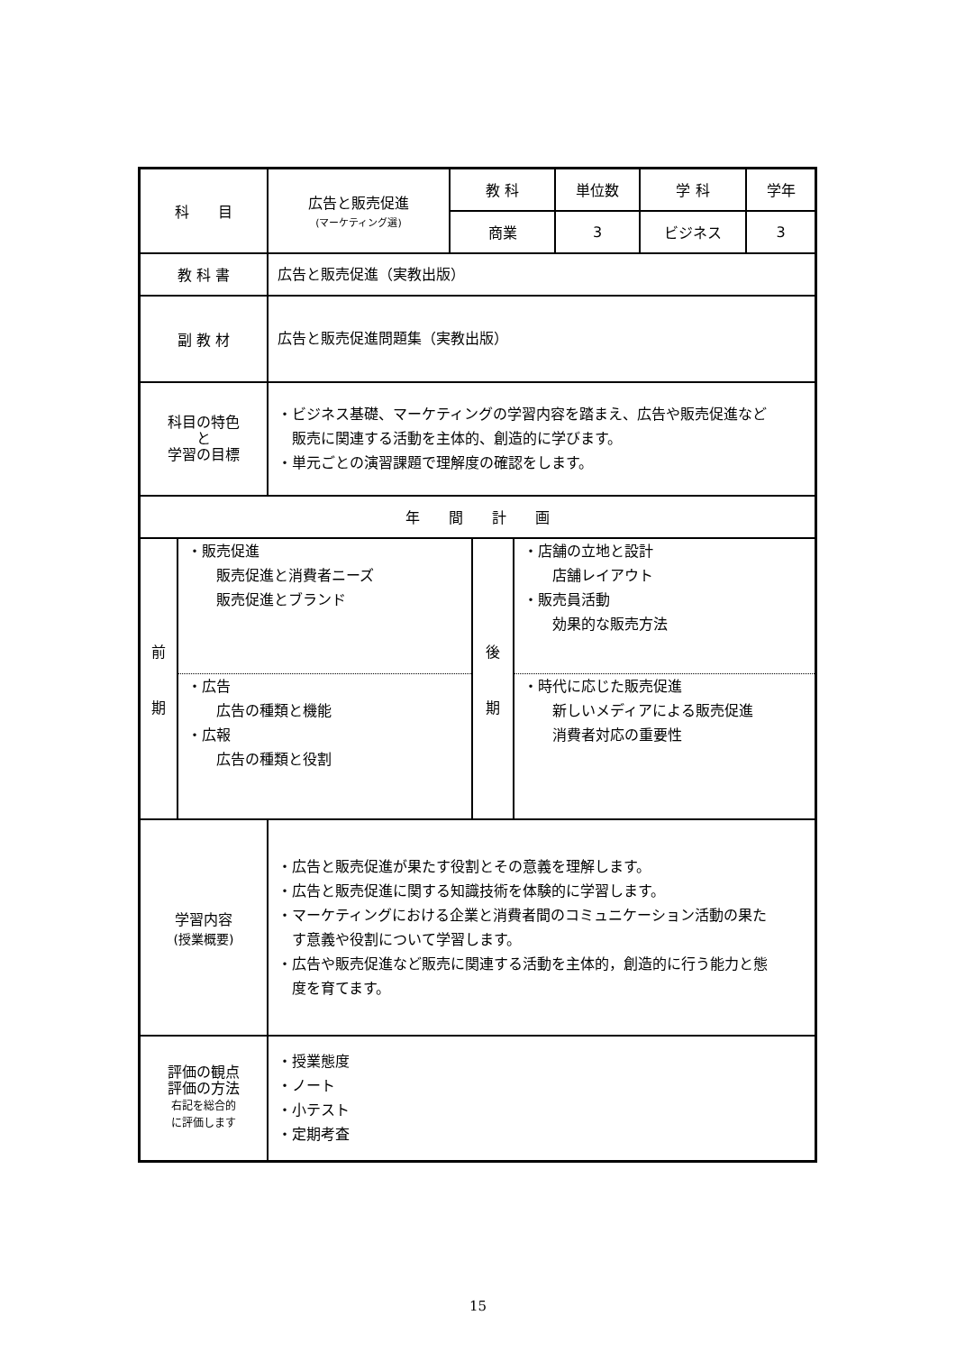| 科 目 | 広告と販売促進 (マーケティング選) | 教 科 | 単位数 | 学 科 | 学年 |
| | | 商業 | 3 | ビジネス | 3 |
| 教 科 書 | 広告と販売促進（実教出版） | | | | |
| 副 教 材 | 広告と販売促進問題集（実教出版） | | | | |
| 科目の特色 と 学習の目標 | ・ビジネス基礎、マーケティングの学習内容を踏まえ、広告や販売促進など 販売に関連する活動を主体的、創造的に学びます。 ・単元ごとの演習課題で理解度の確認をします。 | | | | |
| 年 間 計 画 | | | | | |
| / 前 期 / ・販売促進 販売促進と消費者ニーズ 販売促進とブランド / 後 期 / ・店舗の立地と設計 店舗レイアウト ・販売員活動 効果的な販売方法 / / / ・広告 広告の種類と機能 ・広報 広告の種類と役割 / / ・時代に応じた販売促進 新しいメディアによる販売促進 消費者対応の重要性 / | | | | | |
| 学習内容 (授業概要) | ・広告と販売促進が果たす役割とその意義を理解します。 ・広告と販売促進に関する知識技術を体験的に学習します。 ・マーケティングにおける企業と消費者間のコミュニケーション活動の果た す意義や役割について学習します。 ・広告や販売促進など販売に関連する活動を主体的，創造的に行う能力と態 度を育てます。 | | | | |
| 評価の観点 評価の方法 右記を総合的 に評価します | ・授業態度 ・ノート ・小テスト ・定期考査 | | | | |
15